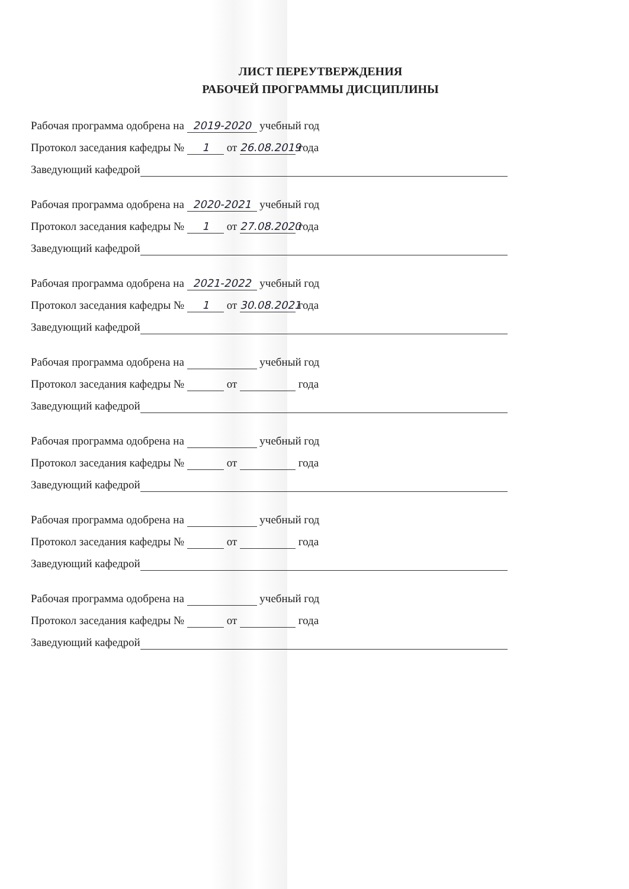ЛИСТ ПЕРЕУТВЕРЖДЕНИЯ
РАБОЧЕЙ ПРОГРАММЫ ДИСЦИПЛИНЫ
Рабочая программа одобрена на 2019-2020 учебный год
Протокол заседания кафедры № 1 от 26.08.2019 года
Заведующий кафедрой
Рабочая программа одобрена на 2020-2021 учебный год
Протокол заседания кафедры № 1 от 27.08.2020 года
Заведующий кафедрой
Рабочая программа одобрена на 2021-2022 учебный год
Протокол заседания кафедры № 1 от 30.08.2021 года
Заведующий кафедрой
Рабочая программа одобрена на учебный год
Протокол заседания кафедры № от года
Заведующий кафедрой
Рабочая программа одобрена на учебный год
Протокол заседания кафедры № от года
Заведующий кафедрой
Рабочая программа одобрена на учебный год
Протокол заседания кафедры № от года
Заведующий кафедрой
Рабочая программа одобрена на учебный год
Протокол заседания кафедры № от года
Заведующий кафедрой